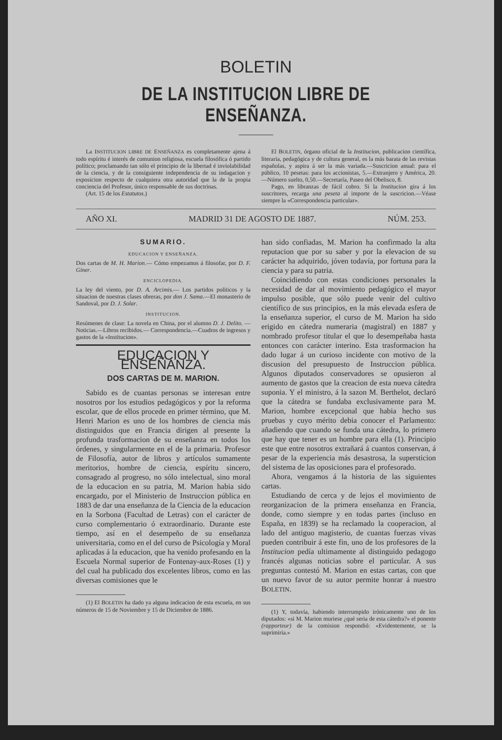BOLETIN
DE LA INSTITUCION LIBRE DE ENSEÑANZA.
La INSTITUCION LIBRE DE ENSEÑANZA es completamente ajena á todo espíritu é interés de comunion religiosa, escuela filosófica ó partido político; proclamando tan sólo el principio de la libertad é inviolabilidad de la ciencia, y de la consiguiente independencia de su indagacion y exposicion respecto de cualquiera otra autoridad que la de la propia conciencia del Profesor, único responsable de sus doctrinas.
(Art. 15 de los Estatutos.)
El BOLETIN, órgano oficial de la Institucion, publicacion científica, literaria, pedagógica y de cultura general, es la más barata de las revistas españolas, y aspira á ser la más variada.—Suscricion anual: para el público, 10 pesetas: para los accionistas, 5.—Extranjero y América, 20.—Número suelto, 0,50.—Secretaría, Paseo del Obelisco, 8.
Pago, en libranzas de fácil cobro. Si la Institucion gira á los suscritores, recarga una peseta al importe de la suscricion.—Véase siempre la «Correspondencia particular».
AÑO XI. MADRID 31 DE AGOSTO DE 1887. NÚM. 253.
SUMARIO.
EDUCACION Y ENSEÑANZA.
Dos cartas de M. H. Marion.— Cómo empezamos á filosofar, por D. F. Giner.
ENCICLOPEDIA.
La ley del viento, por D. A. Arcimis.— Los partidos políticos y la situacion de nuestras clases obreras, por don J. Sama.—El monasterio de Sandoval, por D. J. Solar.
INSTITUCION.
Resúmenes de clase: La novela en China, por el alumno D. J. Delito. — Noticias.—Libros recibidos.— Correspondencia.—Cuadros de ingresos y gastos de la «Institucion».
EDUCACION Y ENSEÑANZA.
DOS CARTAS DE M. MARION.
Sabido es de cuantas personas se interesan entre nosotros por los estudios pedagógicos y por la reforma escolar, que de ellos procede en primer término, que M. Henri Marion es uno de los hombres de ciencia más distinguidos que en Francia dirigen al presente la profunda trasformacion de su enseñanza en todos los órdenes, y singularmente en el de la primaria. Profesor de Filosofía, autor de libros y artículos sumamente meritorios, hombre de ciencia, espíritu sincero, consagrado al progreso, no sólo intelectual, sino moral de la educacion en su patria, M. Marion habia sido encargado, por el Ministerio de Instruccion pública en 1883 de dar una enseñanza de la Ciencia de la educacion en la Sorbona (Facultad de Letras) con el carácter de curso complementario ó extraordinario. Durante este tiempo, así en el desempeño de su enseñanza universitaria, como en el del curso de Psicología y Moral aplicadas á la educacion, que ha venido profesando en la Escuela Normal superior de Fontenay-aux-Roses (1) y del cual ha publicado dos excelentes libros, como en las diversas comisiones que le
(1) El BOLETIN ha dado ya alguna indicacion de esta escuela, en sus números de 15 de Noviembre y 15 de Diciembre de 1886.
han sido confiadas, M. Marion ha confirmado la alta reputacion que por su saber y por la elevacion de su carácter ha adquirido, jóven todavía, por fortuna para la ciencia y para su patria.
Coincidiendo con estas condiciones personales la necesidad de dar al movimiento pedagógico el mayor impulso posible, que sólo puede venir del cultivo científico de sus principios, en la más elevada esfera de la enseñanza superior, el curso de M. Marion ha sido erigido en cátedra numeraria (magistral) en 1887 y nombrado profesor titular el que lo desempeñaba hasta entonces con carácter interino. Esta trasformacion ha dado lugar á un curioso incidente con motivo de la discusion del presupuesto de Instruccion pública. Algunos diputados conservadores se opusieron al aumento de gastos que la creacion de esta nueva cátedra suponia. Y el ministro, á la sazon M. Berthelot, declaró que la cátedra se fundaba exclusivamente para M. Marion, hombre excepcional que habia hecho sus pruebas y cuyo mérito debia conocer el Parlamento: añadiendo que cuando se funda una cátedra, lo primero que hay que tener es un hombre para ella (1). Principio este que entre nosotros extrañará á cuantos conservan, á pesar de la experiencia más desastrosa, la supersticion del sistema de las oposiciones para el profesorado.
Ahora, vengamos á la historia de las siguientes cartas.
Estudiando de cerca y de lejos el movimiento de reorganizacion de la primera enseñanza en Francia, donde, como siempre y en todas partes (incluso en España, en 1839) se ha reclamado la cooperacion, al lado del antiguo magisterio, de cuantas fuerzas vivas pueden contribuir á este fin, uno de los profesores de la Institucion pedía ultimamente al distinguido pedagogo francés algunas noticias sobre el particular. A sus preguntas contestó M. Marion en estas cartas, con que un nuevo favor de su autor permite honrar á nuestro BOLETIN.
(1) Y, todavía, habiendo interrumpido irónicamente uno de los diputados: «si M. Marion muriese ¿qué seria de esta cátedra?» el ponente (rapporteur) de la comision respondió: «Evidentemente, se la suprimiria.»